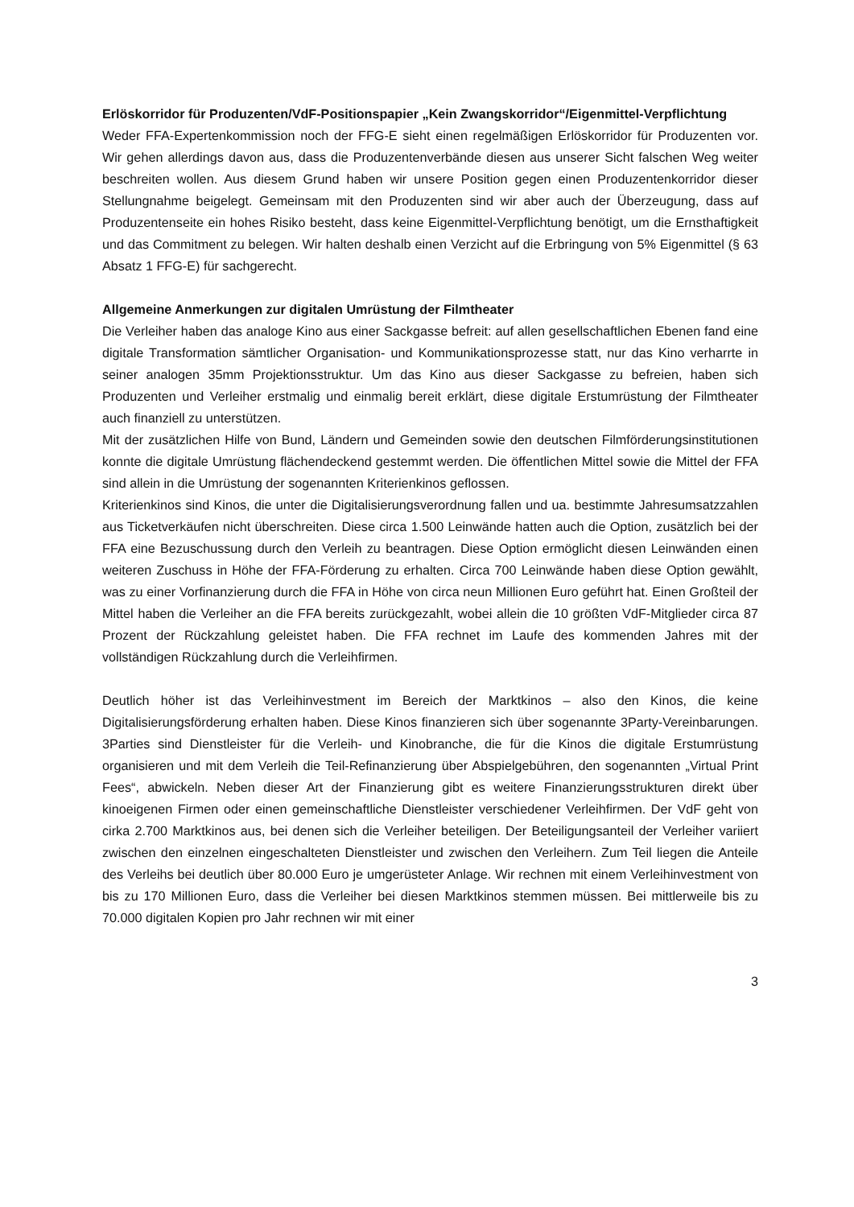Erlöskorridor für Produzenten/VdF-Positionspapier „Kein Zwangskorridor“/Eigenmittel-Verpflichtung
Weder FFA-Expertenkommission noch der FFG-E sieht einen regelmäßigen Erlöskorridor für Produzenten vor. Wir gehen allerdings davon aus, dass die Produzentenverbände diesen aus unserer Sicht falschen Weg weiter beschreiten wollen. Aus diesem Grund haben wir unsere Position gegen einen Produzentenkorridor dieser Stellungnahme beigelegt. Gemeinsam mit den Produzenten sind wir aber auch der Überzeugung, dass auf Produzentenseite ein hohes Risiko besteht, dass keine Eigenmittel-Verpflichtung benötigt, um die Ernsthaftigkeit und das Commitment zu belegen. Wir halten deshalb einen Verzicht auf die Erbringung von 5% Eigenmittel (§ 63 Absatz 1 FFG-E) für sachgerecht.
Allgemeine Anmerkungen zur digitalen Umrüstung der Filmtheater
Die Verleiher haben das analoge Kino aus einer Sackgasse befreit: auf allen gesellschaftlichen Ebenen fand eine digitale Transformation sämtlicher Organisation- und Kommunikationsprozesse statt, nur das Kino verharrte in seiner analogen 35mm Projektionsstruktur. Um das Kino aus dieser Sackgasse zu befreien, haben sich Produzenten und Verleiher erstmalig und einmalig bereit erklärt, diese digitale Erstumrüstung der Filmtheater auch finanziell zu unterstützen.
Mit der zusätzlichen Hilfe von Bund, Ländern und Gemeinden sowie den deutschen Filmförderungsinstitutionen konnte die digitale Umrüstung flächendeckend gestemmt werden. Die öffentlichen Mittel sowie die Mittel der FFA sind allein in die Umrüstung der sogenannten Kriterienkinos geflossen.
Kriterienkinos sind Kinos, die unter die Digitalisierungsverordnung fallen und ua. bestimmte Jahresumsatzzahlen aus Ticketverkäufen nicht überschreiten. Diese circa 1.500 Leinwände hatten auch die Option, zusätzlich bei der FFA eine Bezuschussung durch den Verleih zu beantragen. Diese Option ermöglicht diesen Leinwänden einen weiteren Zuschuss in Höhe der FFA-Förderung zu erhalten. Circa 700 Leinwände haben diese Option gewählt, was zu einer Vorfinanzierung durch die FFA in Höhe von circa neun Millionen Euro geführt hat. Einen Großteil der Mittel haben die Verleiher an die FFA bereits zurückgezahlt, wobei allein die 10 größten VdF-Mitglieder circa 87 Prozent der Rückzahlung geleistet haben. Die FFA rechnet im Laufe des kommenden Jahres mit der vollständigen Rückzahlung durch die Verleihfirmen.
Deutlich höher ist das Verleihinvestment im Bereich der Marktkinos – also den Kinos, die keine Digitalisierungsförderung erhalten haben. Diese Kinos finanzieren sich über sogenannte 3Party-Vereinbarungen. 3Parties sind Dienstleister für die Verleih- und Kinobranche, die für die Kinos die digitale Erstumrüstung organisieren und mit dem Verleih die Teil-Refinanzierung über Abspielgebühren, den sogenannten „Virtual Print Fees“, abwickeln. Neben dieser Art der Finanzierung gibt es weitere Finanzierungsstrukturen direkt über kinoeigenen Firmen oder einen gemeinschaftliche Dienstleister verschiedener Verleihfirmen. Der VdF geht von cirka 2.700 Marktkinos aus, bei denen sich die Verleiher beteiligen. Der Beteiligungsanteil der Verleiher variiert zwischen den einzelnen eingeschalteten Dienstleister und zwischen den Verleihern. Zum Teil liegen die Anteile des Verleihs bei deutlich über 80.000 Euro je umgerüsteter Anlage. Wir rechnen mit einem Verleihinvestment von bis zu 170 Millionen Euro, dass die Verleiher bei diesen Marktkinos stemmen müssen. Bei mittlerweile bis zu 70.000 digitalen Kopien pro Jahr rechnen wir mit einer
3